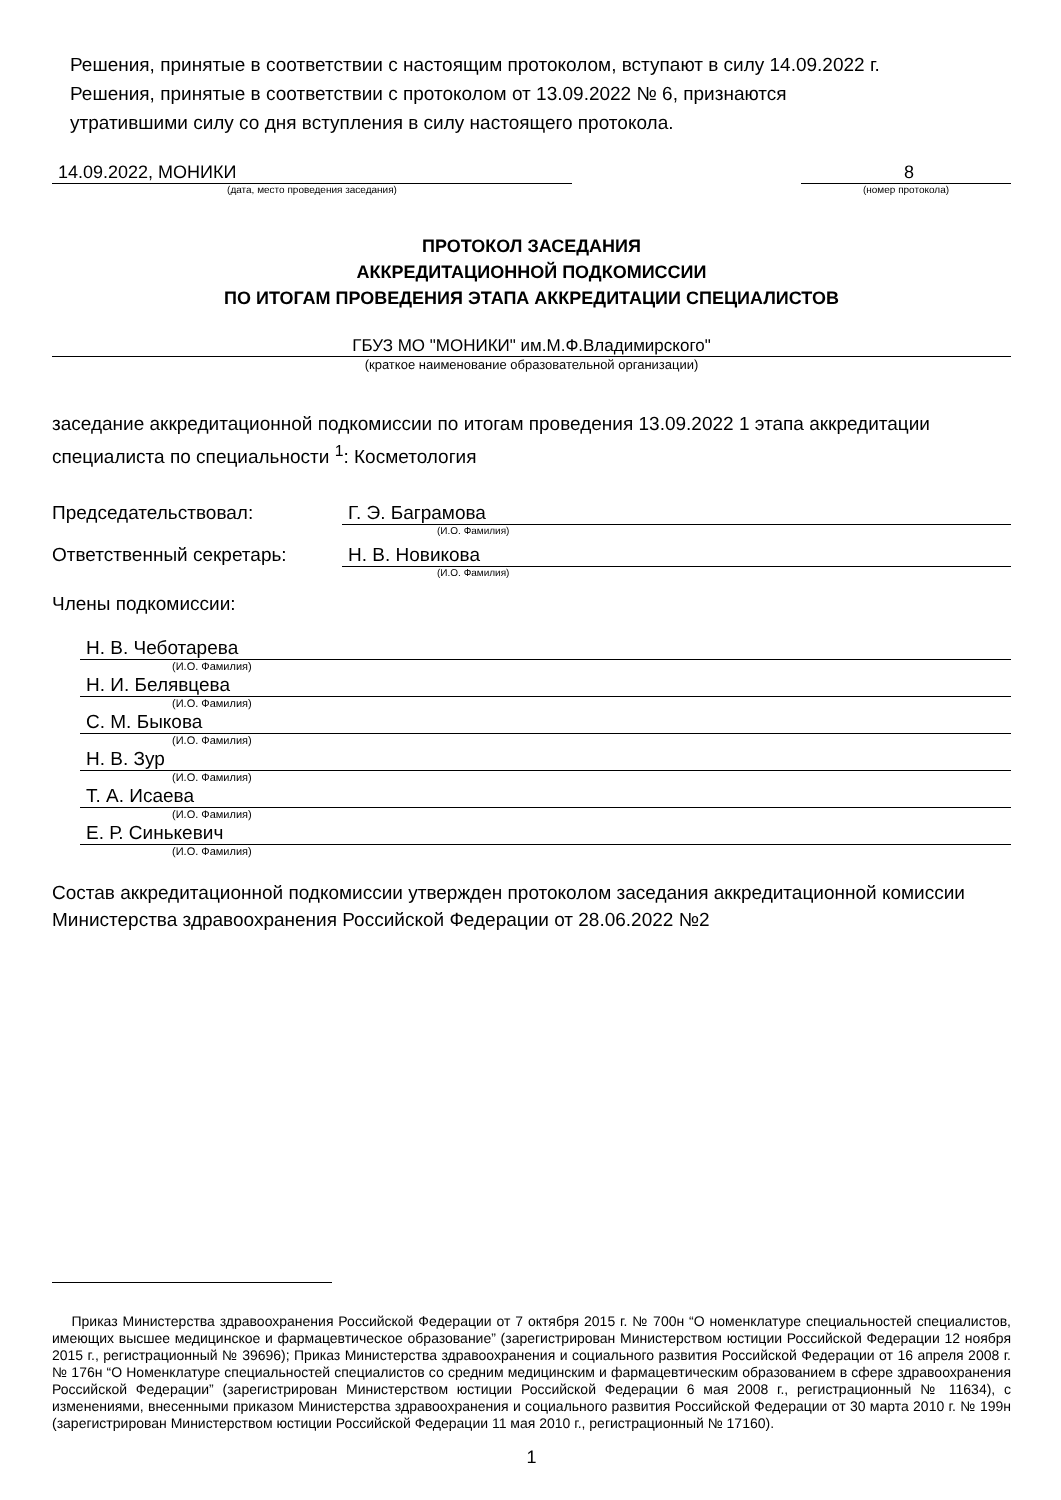Решения, принятые в соответствии с настоящим протоколом, вступают в силу 14.09.2022 г.
Решения, принятые в соответствии с протоколом от 13.09.2022 № 6, признаются
утратившими силу со дня вступления в силу настоящего протокола.
14.09.2022, МОНИКИ
(дата, место проведения заседания)
8
(номер протокола)
ПРОТОКОЛ ЗАСЕДАНИЯ
АККРЕДИТАЦИОННОЙ ПОДКОМИССИИ
ПО ИТОГАМ ПРОВЕДЕНИЯ ЭТАПА АККРЕДИТАЦИИ СПЕЦИАЛИСТОВ
ГБУЗ МО "МОНИКИ" им.М.Ф.Владимирского"
(краткое наименование образовательной организации)
заседание аккредитационной подкомиссии по итогам проведения 13.09.2022 1 этапа аккредитации специалиста по специальности <sup>1</sup>: Косметология
Председательствовал: Г. Э. Баграмова
(И.О. Фамилия)
Ответственный секретарь: Н. В. Новикова
(И.О. Фамилия)
Члены подкомиссии:
Н. В. Чеботарева
(И.О. Фамилия)
Н. И. Белявцева
(И.О. Фамилия)
С. М. Быкова
(И.О. Фамилия)
Н. В. Зур
(И.О. Фамилия)
Т. А. Исаева
(И.О. Фамилия)
Е. Р. Синькевич
(И.О. Фамилия)
Состав аккредитационной подкомиссии утвержден протоколом заседания аккредитационной комиссии Министерства здравоохранения Российской Федерации от 28.06.2022 №2
Приказ Министерства здравоохранения Российской Федерации от 7 октября 2015 г. № 700н “О номенклатуре специальностей специалистов, имеющих высшее медицинское и фармацевтическое образование” (зарегистрирован Министерством юстиции Российской Федерации 12 ноября 2015 г., регистрационный № 39696); Приказ Министерства здравоохранения и социального развития Российской Федерации от 16 апреля 2008 г. № 176н “О Номенклатуре специальностей специалистов со средним медицинским и фармацевтическим образованием в сфере здравоохранения Российской Федерации” (зарегистрирован Министерством юстиции Российской Федерации 6 мая 2008 г., регистрационный № 11634), с изменениями, внесенными приказом Министерства здравоохранения и социального развития Российской Федерации от 30 марта 2010 г. № 199н (зарегистрирован Министерством юстиции Российской Федерации 11 мая 2010 г., регистрационный № 17160).
1